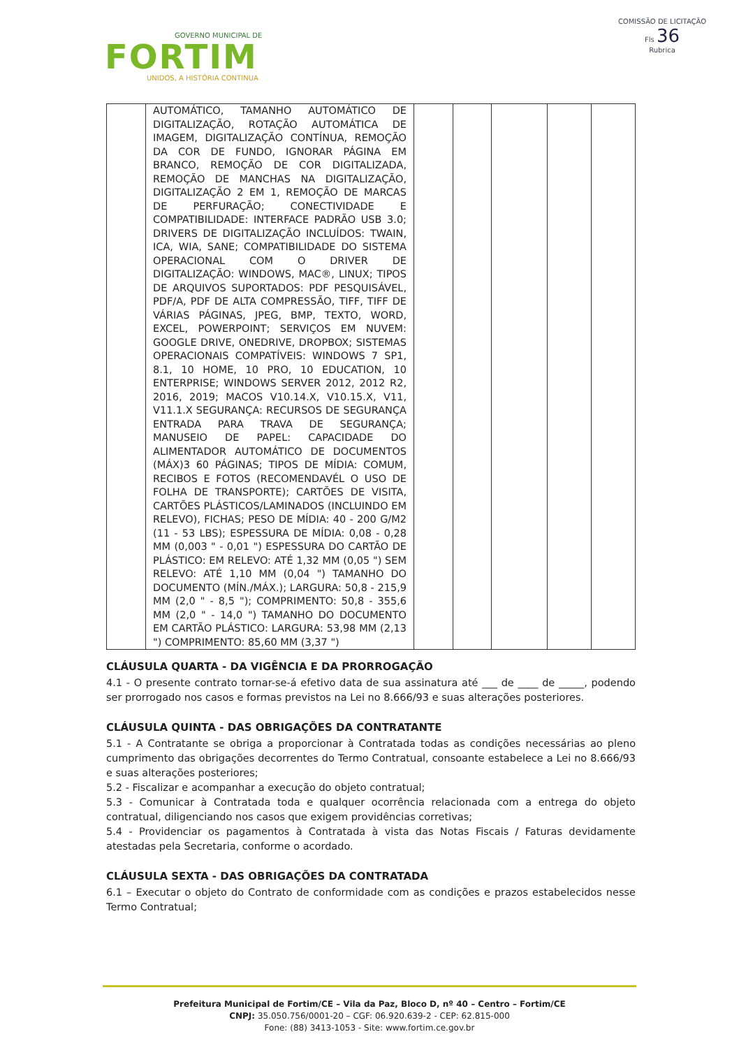GOVERNO MUNICIPAL DE
FORTIM
UNIDOS, A HISTÓRIA CONTINUA
COMISSÃO DE LICITAÇÃO
Fls 36
Rubrica
| | AUTOMÁTICO, TAMANHO AUTOMÁTICO DE DIGITALIZAÇÃO, ROTAÇÃO AUTOMÁTICA DE IMAGEM, DIGITALIZAÇÃO CONTÍNUA, REMOÇÃO DA COR DE FUNDO, IGNORAR PÁGINA EM BRANCO, REMOÇÃO DE COR DIGITALIZADA, REMOÇÃO DE MANCHAS NA DIGITALIZAÇÃO, DIGITALIZAÇÃO 2 EM 1, REMOÇÃO DE MARCAS DE PERFURAÇÃO; CONECTIVIDADE E COMPATIBILIDADE: INTERFACE PADRÃO USB 3.0; DRIVERS DE DIGITALIZAÇÃO INCLUÍDOS: TWAIN, ICA, WIA, SANE; COMPATIBILIDADE DO SISTEMA OPERACIONAL COM O DRIVER DE DIGITALIZAÇÃO: WINDOWS, MAC®, LINUX; TIPOS DE ARQUIVOS SUPORTADOS: PDF PESQUISÁVEL, PDF/A, PDF DE ALTA COMPRESSÃO, TIFF, TIFF DE VÁRIAS PÁGINAS, JPEG, BMP, TEXTO, WORD, EXCEL, POWERPOINT; SERVIÇOS EM NUVEM: GOOGLE DRIVE, ONEDRIVE, DROPBOX; SISTEMAS OPERACIONAIS COMPATÍVEIS: WINDOWS 7 SP1, 8.1, 10 HOME, 10 PRO, 10 EDUCATION, 10 ENTERPRISE; WINDOWS SERVER 2012, 2012 R2, 2016, 2019; MACOS V10.14.X, V10.15.X, V11, V11.1.X SEGURANÇA: RECURSOS DE SEGURANÇA ENTRADA PARA TRAVA DE SEGURANÇA; MANUSEIO DE PAPEL: CAPACIDADE DO ALIMENTADOR AUTOMÁTICO DE DOCUMENTOS (MÁX)3 60 PÁGINAS; TIPOS DE MÍDIA: COMUM, RECIBOS E FOTOS (RECOMENDAVÉL O USO DE FOLHA DE TRANSPORTE); CARTÕES DE VISITA, CARTÕES PLÁSTICOS/LAMINADOS (INCLUINDO EM RELEVO), FICHAS; PESO DE MÍDIA: 40 - 200 G/M2 (11 - 53 LBS); ESPESSURA DE MÍDIA: 0,08 - 0,28 MM (0,003 " - 0,01 ") ESPESSURA DO CARTÃO DE PLÁSTICO: EM RELEVO: ATÉ 1,32 MM (0,05 ") SEM RELEVO: ATÉ 1,10 MM (0,04 ") TAMANHO DO DOCUMENTO (MÍN./MÁX.); LARGURA: 50,8 - 215,9 MM (2,0 " - 8,5 "); COMPRIMENTO: 50,8 - 355,6 MM (2,0 " - 14,0 ") TAMANHO DO DOCUMENTO EM CARTÃO PLÁSTICO: LARGURA: 53,98 MM (2,13 ") COMPRIMENTO: 85,60 MM (3,37 ") | | | | | |
CLÁUSULA QUARTA - DA VIGÊNCIA E DA PRORROGAÇÃO
4.1 - O presente contrato tornar-se-á efetivo data de sua assinatura até ___ de ____ de _____, podendo ser prorrogado nos casos e formas previstos na Lei no 8.666/93 e suas alterações posteriores.
CLÁUSULA QUINTA - DAS OBRIGAÇÕES DA CONTRATANTE
5.1 - A Contratante se obriga a proporcionar à Contratada todas as condições necessárias ao pleno cumprimento das obrigações decorrentes do Termo Contratual, consoante estabelece a Lei no 8.666/93 e suas alterações posteriores;
5.2 - Fiscalizar e acompanhar a execução do objeto contratual;
5.3 - Comunicar à Contratada toda e qualquer ocorrência relacionada com a entrega do objeto contratual, diligenciando nos casos que exigem providências corretivas;
5.4 - Providenciar os pagamentos à Contratada à vista das Notas Fiscais / Faturas devidamente atestadas pela Secretaria, conforme o acordado.
CLÁUSULA SEXTA - DAS OBRIGAÇÕES DA CONTRATADA
6.1 – Executar o objeto do Contrato de conformidade com as condições e prazos estabelecidos nesse Termo Contratual;
Prefeitura Municipal de Fortim/CE – Vila da Paz, Bloco D, nº 40 – Centro – Fortim/CE
CNPJ: 35.050.756/0001-20 – CGF: 06.920.639-2 - CEP: 62.815-000
Fone: (88) 3413-1053 - Site: www.fortim.ce.gov.br